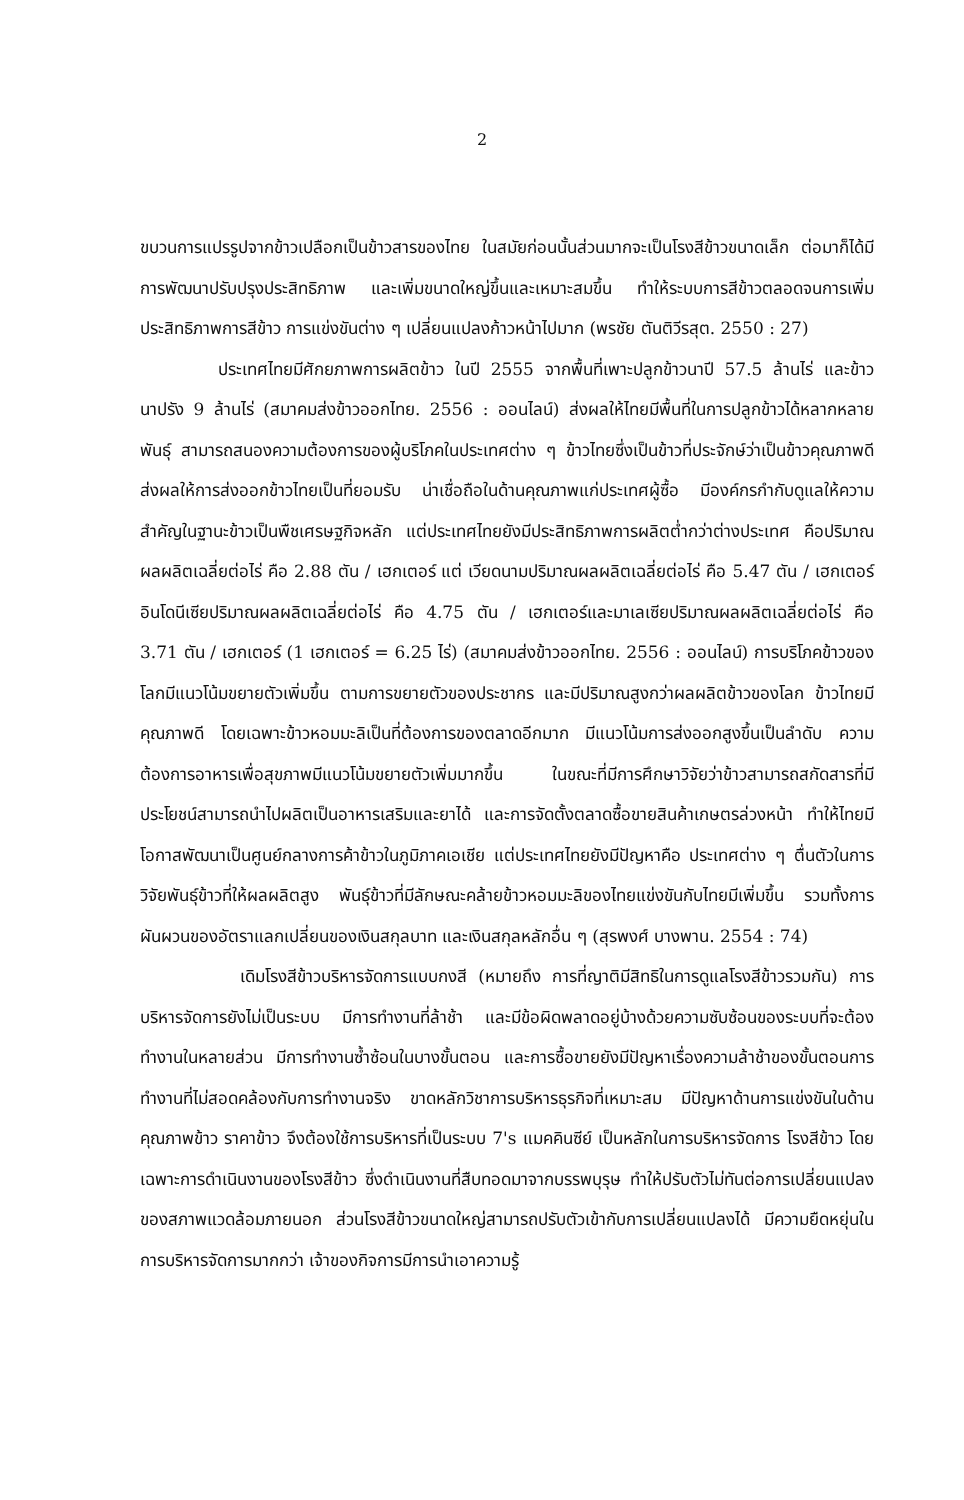2
ขบวนการแปรรูปจากข้าวเปลือกเป็นข้าวสารของไทย ในสมัยก่อนนั้นส่วนมากจะเป็นโรงสีข้าวขนาดเล็ก ต่อมาก็ได้มีการพัฒนาปรับปรุงประสิทธิภาพ และเพิ่มขนาดใหญ่ขึ้นและเหมาะสมขึ้น ทำให้ระบบการสีข้าวตลอดจนการเพิ่มประสิทธิภาพการสีข้าว การแข่งขันต่าง ๆ เปลี่ยนแปลงก้าวหน้าไปมาก (พรชัย ตันติวีรสุต. 2550 : 27)
ประเทศไทยมีศักยภาพการผลิตข้าว ในปี 2555 จากพื้นที่เพาะปลูกข้าวนาปี 57.5 ล้านไร่ และข้าวนาปรัง 9 ล้านไร่ (สมาคมส่งข้าวออกไทย. 2556 : ออนไลน์) ส่งผลให้ไทยมีพื้นที่ในการปลูกข้าวได้หลากหลายพันธุ์ สามารถสนองความต้องการของผู้บริโภคในประเทศต่าง ๆ ข้าวไทยซึ่งเป็นข้าวที่ประจักษ์ว่าเป็นข้าวคุณภาพดีส่งผลให้การส่งออกข้าวไทยเป็นที่ยอมรับ น่าเชื่อถือในด้านคุณภาพแก่ประเทศผู้ซื้อ มีองค์กรกำกับดูแลให้ความสำคัญในฐานะข้าวเป็นพืชเศรษฐกิจหลัก แต่ประเทศไทยยังมีประสิทธิภาพการผลิตต่ำกว่าต่างประเทศ คือปริมาณผลผลิตเฉลี่ยต่อไร่ คือ 2.88 ตัน / เฮกเตอร์ แต่ เวียดนามปริมาณผลผลิตเฉลี่ยต่อไร่ คือ 5.47 ตัน / เฮกเตอร์ อินโดนีเซียปริมาณผลผลิตเฉลี่ยต่อไร่ คือ 4.75 ตัน / เฮกเตอร์และมาเลเซียปริมาณผลผลิตเฉลี่ยต่อไร่ คือ 3.71 ตัน / เฮกเตอร์ (1 เฮกเตอร์ = 6.25 ไร่) (สมาคมส่งข้าวออกไทย. 2556 : ออนไลน์) การบริโภคข้าวของโลกมีแนวโน้มขยายตัวเพิ่มขึ้น ตามการขยายตัวของประชากร และมีปริมาณสูงกว่าผลผลิตข้าวของโลก ข้าวไทยมีคุณภาพดี โดยเฉพาะข้าวหอมมะลิเป็นที่ต้องการของตลาดอีกมาก มีแนวโน้มการส่งออกสูงขึ้นเป็นลำดับ ความต้องการอาหารเพื่อสุขภาพมีแนวโน้มขยายตัวเพิ่มมากขึ้น ในขณะที่มีการศึกษาวิจัยว่าข้าวสามารถสกัดสารที่มีประโยชน์สามารถนำไปผลิตเป็นอาหารเสริมและยาได้ และการจัดตั้งตลาดซื้อขายสินค้าเกษตรล่วงหน้า ทำให้ไทยมีโอกาสพัฒนาเป็นศูนย์กลางการค้าข้าวในภูมิภาคเอเชีย แต่ประเทศไทยยังมีปัญหาคือ ประเทศต่าง ๆ ตื่นตัวในการวิจัยพันธุ์ข้าวที่ให้ผลผลิตสูง พันธุ์ข้าวที่มีลักษณะคล้ายข้าวหอมมะลิของไทยแข่งขันกับไทยมีเพิ่มขึ้น รวมทั้งการผันผวนของอัตราแลกเปลี่ยนของเงินสกุลบาท และเงินสกุลหลักอื่น ๆ (สุรพงศ์ บางพาน. 2554 : 74)
เดิมโรงสีข้าวบริหารจัดการแบบกงสี (หมายถึง การที่ญาติมีสิทธิในการดูแลโรงสีข้าวรวมกัน) การบริหารจัดการยังไม่เป็นระบบ มีการทำงานที่ล้าช้า และมีข้อผิดพลาดอยู่บ้างด้วยความซับซ้อนของระบบที่จะต้องทำงานในหลายส่วน มีการทำงานซ้ำซ้อนในบางขั้นตอน และการซื้อขายยังมีปัญหาเรื่องความล้าช้าของขั้นตอนการทำงานที่ไม่สอดคล้องกับการทำงานจริง ขาดหลักวิชาการบริหารธุรกิจที่เหมาะสม มีปัญหาด้านการแข่งขันในด้าน คุณภาพข้าว ราคาข้าว จึงต้องใช้การบริหารที่เป็นระบบ 7's แมคคินซีย์ เป็นหลักในการบริหารจัดการ โรงสีข้าว โดยเฉพาะการดำเนินงานของโรงสีข้าว ซึ่งดำเนินงานที่สืบทอดมาจากบรรพบุรุษ ทำให้ปรับตัวไม่ทันต่อการเปลี่ยนแปลงของสภาพแวดล้อมภายนอก ส่วนโรงสีข้าวขนาดใหญ่สามารถปรับตัวเข้ากับการเปลี่ยนแปลงได้ มีความยืดหยุ่นในการบริหารจัดการมากกว่า เจ้าของกิจการมีการนำเอาความรู้